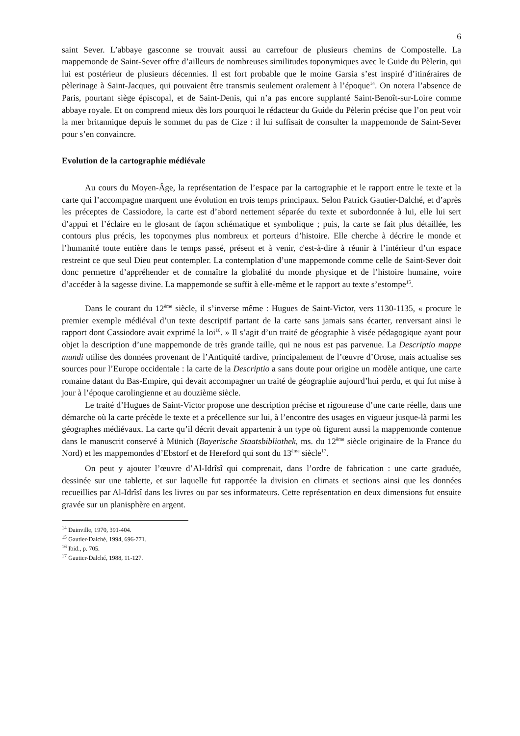6
saint Sever. L’abbaye gasconne se trouvait aussi au carrefour de plusieurs chemins de Compostelle. La mappemonde de Saint-Sever offre d’ailleurs de nombreuses similitudes toponymiques avec le Guide du Pèlerin, qui lui est postérieur de plusieurs décennies. Il est fort probable que le moine Garsia s’est inspiré d’itinéraires de pèlerinage à Saint-Jacques, qui pouvaient être transmis seulement oralement à l’époque<sup>14</sup>. On notera l’absence de Paris, pourtant siège épiscopal, et de Saint-Denis, qui n’a pas encore supplanté Saint-Benoît-sur-Loire comme abbaye royale. Et on comprend mieux dès lors pourquoi le rédacteur du Guide du Pèlerin précise que l’on peut voir la mer britannique depuis le sommet du pas de Cize : il lui suffisait de consulter la mappemonde de Saint-Sever pour s’en convaincre.
Evolution de la cartographie médiévale
Au cours du Moyen-Âge, la représentation de l’espace par la cartographie et le rapport entre le texte et la carte qui l’accompagne marquent une évolution en trois temps principaux. Selon Patrick Gautier-Dalché, et d’après les préceptes de Cassiodore, la carte est d’abord nettement séparée du texte et subordonnée à lui, elle lui sert d’appui et l’éclaire en le glosant de façon schématique et symbolique ; puis, la carte se fait plus détaillée, les contours plus précis, les toponymes plus nombreux et porteurs d’histoire. Elle cherche à décrire le monde et l’humanité toute entière dans le temps passé, présent et à venir, c'est-à-dire à réunir à l’intérieur d’un espace restreint ce que seul Dieu peut contempler. La contemplation d’une mappemonde comme celle de Saint-Sever doit donc permettre d’appréhender et de connaître la globalité du monde physique et de l’histoire humaine, voire d’accéder à la sagesse divine. La mappemonde se suffit à elle-même et le rapport au texte s’estompe<sup>15</sup>.
Dans le courant du 12<sup>ème</sup> siècle, il s’inverse même : Hugues de Saint-Victor, vers 1130-1135, « procure le premier exemple médiéval d’un texte descriptif partant de la carte sans jamais sans écarter, renversant ainsi le rapport dont Cassiodore avait exprimé la loi<sup>16</sup>. » Il s’agit d’un traité de géographie à visée pédagogique ayant pour objet la description d’une mappemonde de très grande taille, qui ne nous est pas parvenue. La Descriptio mappe mundi utilise des données provenant de l’Antiquité tardive, principalement de l’œuvre d’Orose, mais actualise ses sources pour l’Europe occidentale : la carte de la Descriptio a sans doute pour origine un modèle antique, une carte romaine datant du Bas-Empire, qui devait accompagner un traité de géographie aujourd’hui perdu, et qui fut mise à jour à l’époque carolingienne et au douzième siècle.
Le traité d’Hugues de Saint-Victor propose une description précise et rigoureuse d’une carte réelle, dans une démarche où la carte précède le texte et a précellence sur lui, à l’encontre des usages en vigueur jusque-là parmi les géographes médiévaux. La carte qu’il décrit devait appartenir à un type où figurent aussi la mappemonde contenue dans le manuscrit conservé à Münich (Bayerische Staatsbibliothek, ms. du 12<sup>ème</sup> siècle originaire de la France du Nord) et les mappemondes d’Ebstorf et de Hereford qui sont du 13<sup>ème</sup> siècle<sup>17</sup>.
On peut y ajouter l’œuvre d’Al-Idrîsî qui comprenait, dans l’ordre de fabrication : une carte graduée, dessinée sur une tablette, et sur laquelle fut rapportée la division en climats et sections ainsi que les données recueillies par Al-Idrîsî dans les livres ou par ses informateurs. Cette représentation en deux dimensions fut ensuite gravée sur un planisphère en argent.
<sup>14</sup> Dainville, 1970, 391-404.
<sup>15</sup> Gautier-Dalché, 1994, 696-771.
<sup>16</sup> Ibid., p. 705.
<sup>17</sup> Gautier-Dalché, 1988, 11-127.